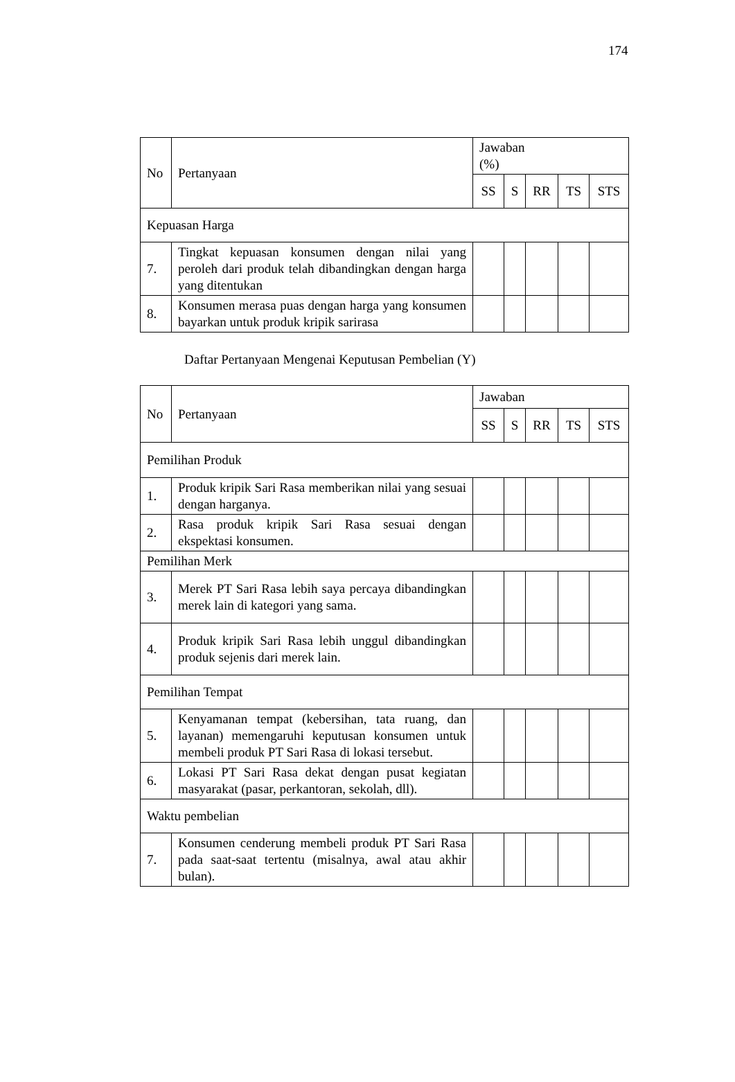174
| No | Pertanyaan | Jawaban (%) | | | | |
| --- | --- | --- | --- | --- | --- | --- |
| | | SS | S | RR | TS | STS |
| Kepuasan Harga | | | | | | |
| 7. | Tingkat kepuasan konsumen dengan nilai yang peroleh dari produk telah dibandingkan dengan harga yang ditentukan | | | | | |
| 8. | Konsumen merasa puas dengan harga yang konsumen bayarkan untuk produk kripik sarirasa | | | | | |
Daftar Pertanyaan Mengenai Keputusan Pembelian (Y)
| No | Pertanyaan | Jawaban | | | | |
| --- | --- | --- | --- | --- | --- | --- |
| | | SS | S | RR | TS | STS |
| Pemilihan Produk | | | | | | |
| 1. | Produk kripik Sari Rasa memberikan nilai yang sesuai dengan harganya. | | | | | |
| 2. | Rasa produk kripik Sari Rasa sesuai dengan ekspektasi konsumen. | | | | | |
| Pemilihan Merk | | | | | | |
| 3. | Merek PT Sari Rasa lebih saya percaya dibandingkan merek lain di kategori yang sama. | | | | | |
| 4. | Produk kripik Sari Rasa lebih unggul dibandingkan produk sejenis dari merek lain. | | | | | |
| Pemilihan Tempat | | | | | | |
| 5. | Kenyamanan tempat (kebersihan, tata ruang, dan layanan) memengaruhi keputusan konsumen untuk membeli produk PT Sari Rasa di lokasi tersebut. | | | | | |
| 6. | Lokasi PT Sari Rasa dekat dengan pusat kegiatan masyarakat (pasar, perkantoran, sekolah, dll). | | | | | |
| Waktu pembelian | | | | | | |
| 7. | Konsumen cenderung membeli produk PT Sari Rasa pada saat-saat tertentu (misalnya, awal atau akhir bulan). | | | | | |